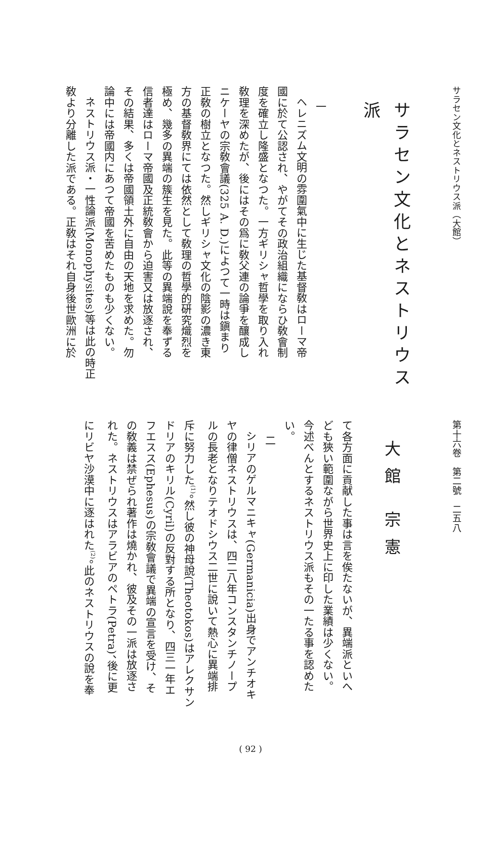サラセン文化とネストリウス派（大館）
サラセン文化とネストリウス派
　一
ヘレニズム文明の雰圍氣中に生じた基督敎はローマ帝
國に於て公認され、やがてその政治組織にならひ敎會制
度を確立し隆盛となつた。一方ギリシャ哲學を取り入れ
敎理を深めたが、後にはその爲に敎父連の論爭を釀成し
ニケーヤの宗敎會議(325 A. D.)によつて一時は鎭まり
正敎の樹立となつた。然しギリシャ文化の陰影の濃き東
方の基督敎界にては依然として敎理の哲學的硏究熾烈を
極め、幾多の異端の簇生を見た。此等の異端說を奉ずる
信者達はローマ帝國及正統敎會から迫害又は放逐され、
その結果、多くは帝國領土外に自由の天地を求めた。勿
論中には帝國内にあつて帝國を苦めたものも少くない。
ネストリウス派・一性論派(Monophysites)等は此の時正
敎より分離した派である。正敎はそれ自身後世歐洲に於
第十六卷　第二號　二五八
大館 宗憲
て各方面に貢献した事は言を俟たないが、異端派といへ
ども狹い範圍ながら世界史上に印した業績は少くない。
今述べんとするネストリウス派もその一たる事を認めた
い。
　二
シリアのゲルマニキャ(Germanicia)出身でアンチオキ
ヤの律僧ネストリウスは、四二八年コンスタンチノープ
ルの長老となりテオドシウス二世に說いて熱心に異端排
斥に努力した<sup>(1)</sup>。然し彼の神母說(Theotokos)はアレクサン
ドリアのキリル(Cyril)の反對する所となり、四三一年エ
フエスス(Ephesus)の宗敎會議で異端の宣言を受け、そ
の敎義は禁ぜられ著作は燒かれ、彼及その一派は放逐さ
れた。ネストリウスはアラビアのペトラ(Petra)、後に更
にリビヤ沙漠中に逐はれた<sup>(2)</sup>。此のネストリウスの說を奉
( 92 )